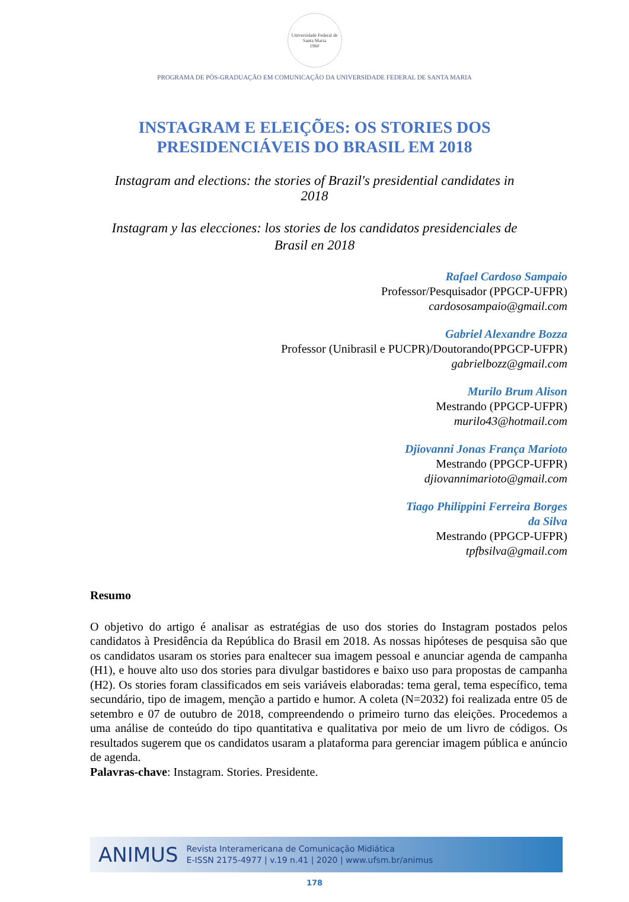Universidade Federal de Santa Maria
1960
PROGRAMA DE PÓS-GRADUAÇÃO EM COMUNICAÇÃO DA UNIVERSIDADE FEDERAL DE SANTA MARIA
INSTAGRAM E ELEIÇÕES: OS STORIES DOS
PRESIDENCIÁVEIS DO BRASIL EM 2018
Instagram and elections: the stories of Brazil's presidential candidates in 2018
Instagram y las elecciones: los stories de los candidatos presidenciales de Brasil en 2018
Rafael Cardoso Sampaio
Professor/Pesquisador (PPGCP-UFPR)
cardososampaio@gmail.com
Gabriel Alexandre Bozza
Professor (Unibrasil e PUCPR)/Doutorando(PPGCP-UFPR)
gabrielbozz@gmail.com
Murilo Brum Alison
Mestrando (PPGCP-UFPR)
murilo43@hotmail.com
Djiovanni Jonas França Marioto
Mestrando (PPGCP-UFPR)
djiovannimarioto@gmail.com
Tiago Philippini Ferreira Borges
da Silva
Mestrando (PPGCP-UFPR)
tpfbsilva@gmail.com
Resumo
O objetivo do artigo é analisar as estratégias de uso dos stories do Instagram postados pelos candidatos à Presidência da República do Brasil em 2018. As nossas hipóteses de pesquisa são que os candidatos usaram os stories para enaltecer sua imagem pessoal e anunciar agenda de campanha (H1), e houve alto uso dos stories para divulgar bastidores e baixo uso para propostas de campanha (H2). Os stories foram classificados em seis variáveis elaboradas: tema geral, tema específico, tema secundário, tipo de imagem, menção a partido e humor. A coleta (N=2032) foi realizada entre 05 de setembro e 07 de outubro de 2018, compreendendo o primeiro turno das eleições. Procedemos a uma análise de conteúdo do tipo quantitativa e qualitativa por meio de um livro de códigos. Os resultados sugerem que os candidatos usaram a plataforma para gerenciar imagem pública e anúncio de agenda.
Palavras-chave: Instagram. Stories. Presidente.
ANIMUS
Revista Interamericana de Comunicação Midiática
E-ISSN 2175-4977 | v.19 n.41 | 2020 | www.ufsm.br/animus
178